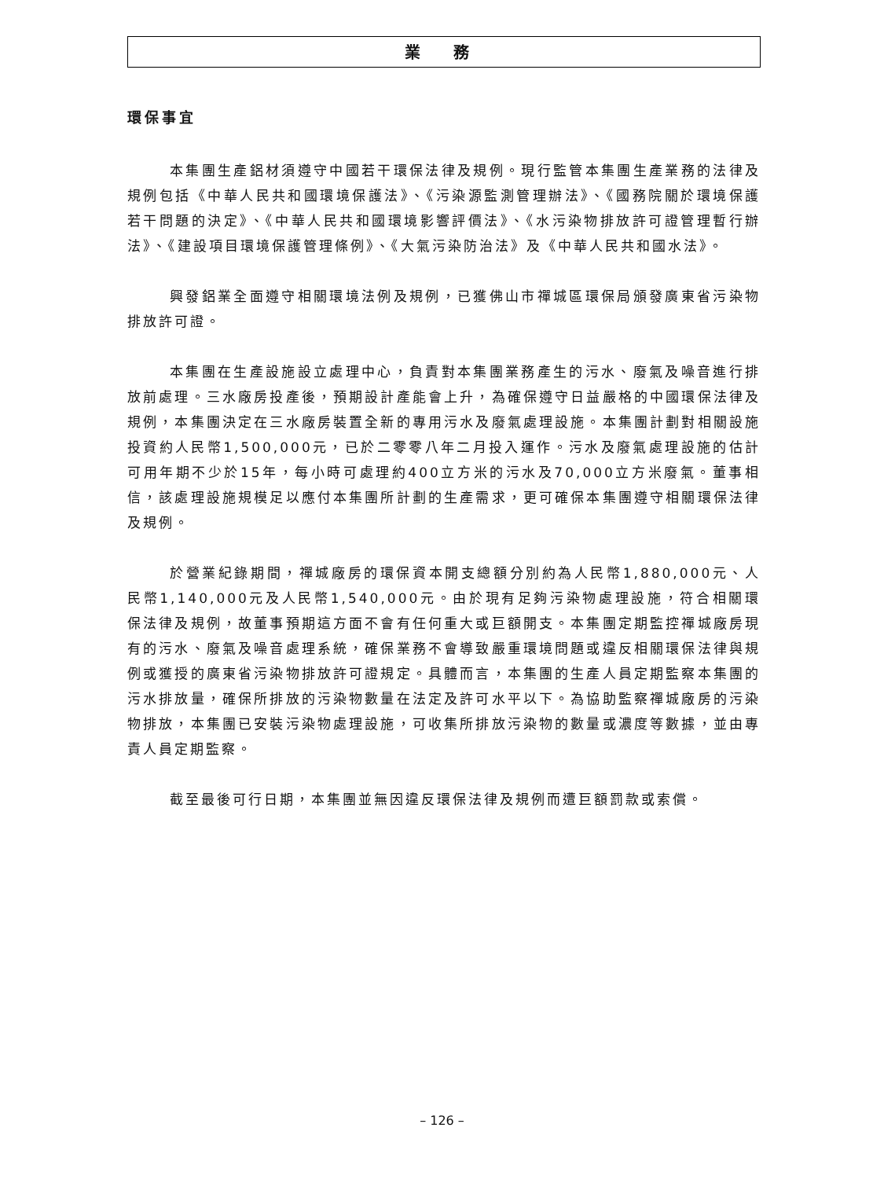業 務
環保事宜
本集團生產鋁材須遵守中國若干環保法律及規例。現行監管本集團生產業務的法律及規例包括《中華人民共和國環境保護法》、《污染源監測管理辦法》、《國務院關於環境保護若干問題的決定》、《中華人民共和國環境影響評價法》、《水污染物排放許可證管理暫行辦法》、《建設項目環境保護管理條例》、《大氣污染防治法》及《中華人民共和國水法》。
興發鋁業全面遵守相關環境法例及規例，已獲佛山市禪城區環保局頒發廣東省污染物排放許可證。
本集團在生產設施設立處理中心，負責對本集團業務產生的污水、廢氣及噪音進行排放前處理。三水廠房投產後，預期設計產能會上升，為確保遵守日益嚴格的中國環保法律及規例，本集團決定在三水廠房裝置全新的專用污水及廢氣處理設施。本集團計劃對相關設施投資約人民幣1,500,000元，已於二零零八年二月投入運作。污水及廢氣處理設施的估計可用年期不少於15年，每小時可處理約400立方米的污水及70,000立方米廢氣。董事相信，該處理設施規模足以應付本集團所計劃的生產需求，更可確保本集團遵守相關環保法律及規例。
於營業紀錄期間，禪城廠房的環保資本開支總額分別約為人民幣1,880,000元、人民幣1,140,000元及人民幣1,540,000元。由於現有足夠污染物處理設施，符合相關環保法律及規例，故董事預期這方面不會有任何重大或巨額開支。本集團定期監控禪城廠房現有的污水、廢氣及噪音處理系統，確保業務不會導致嚴重環境問題或違反相關環保法律與規例或獲授的廣東省污染物排放許可證規定。具體而言，本集團的生產人員定期監察本集團的污水排放量，確保所排放的污染物數量在法定及許可水平以下。為協助監察禪城廠房的污染物排放，本集團已安裝污染物處理設施，可收集所排放污染物的數量或濃度等數據，並由專責人員定期監察。
截至最後可行日期，本集團並無因違反環保法律及規例而遭巨額罰款或索償。
– 126 –